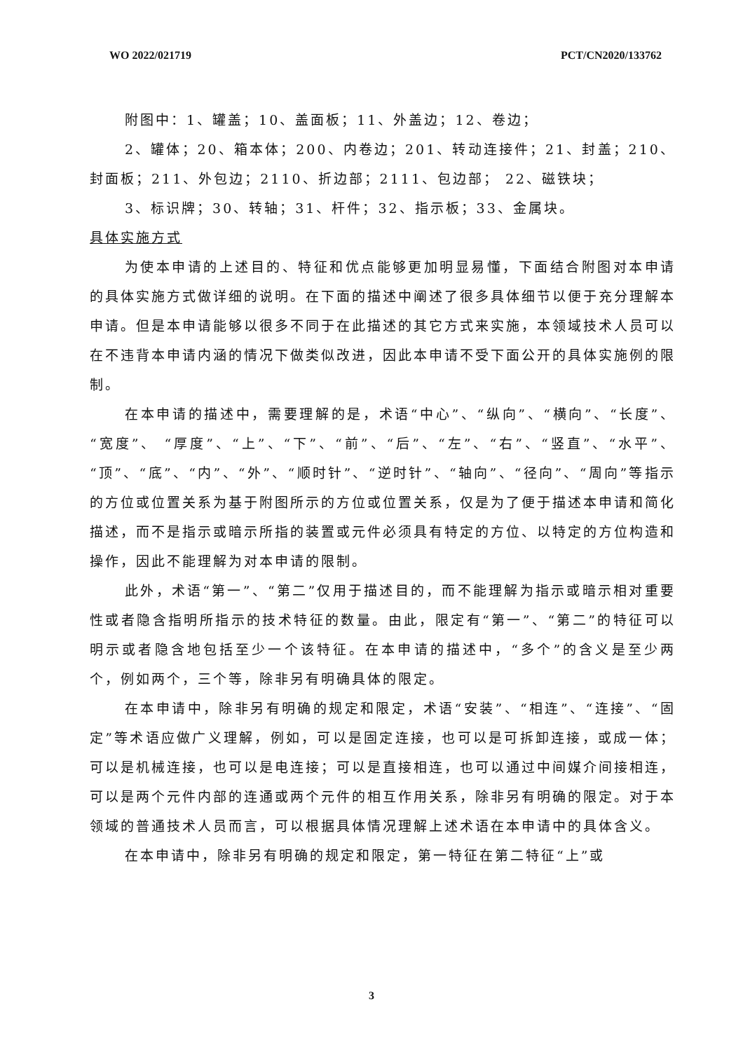WO 2022/021719 PCT/CN2020/133762
附图中：1、罐盖；10、盖面板；11、外盖边；12、卷边；
2、罐体；20、箱本体；200、内卷边；201、转动连接件；21、封盖；210、封面板；211、外包边；2110、折边部；2111、包边部； 22、磁铁块；
3、标识牌；30、转轴；31、杆件；32、指示板；33、金属块。
具体实施方式
为使本申请的上述目的、特征和优点能够更加明显易懂，下面结合附图对本申请的具体实施方式做详细的说明。在下面的描述中阐述了很多具体细节以便于充分理解本申请。但是本申请能够以很多不同于在此描述的其它方式来实施，本领域技术人员可以在不违背本申请内涵的情况下做类似改进，因此本申请不受下面公开的具体实施例的限制。
在本申请的描述中，需要理解的是，术语“中心”、“纵向”、“横向”、“长度”、“宽度”、 “厚度”、“上”、“下”、“前”、“后”、“左”、“右”、“竖直”、“水平”、“顶”、“底”、“内”、“外”、“顺时针”、“逆时针”、“轴向”、“径向”、“周向”等指示的方位或位置关系为基于附图所示的方位或位置关系，仅是为了便于描述本申请和简化描述，而不是指示或暗示所指的装置或元件必须具有特定的方位、以特定的方位构造和操作，因此不能理解为对本申请的限制。
此外，术语“第一”、“第二”仅用于描述目的，而不能理解为指示或暗示相对重要性或者隐含指明所指示的技术特征的数量。由此，限定有“第一”、“第二”的特征可以明示或者隐含地包括至少一个该特征。在本申请的描述中，“多个”的含义是至少两个，例如两个，三个等，除非另有明确具体的限定。
在本申请中，除非另有明确的规定和限定，术语“安装”、“相连”、“连接”、“固定”等术语应做广义理解，例如，可以是固定连接，也可以是可拆卸连接，或成一体；可以是机械连接，也可以是电连接；可以是直接相连，也可以通过中间媒介间接相连，可以是两个元件内部的连通或两个元件的相互作用关系，除非另有明确的限定。对于本领域的普通技术人员而言，可以根据具体情况理解上述术语在本申请中的具体含义。
在本申请中，除非另有明确的规定和限定，第一特征在第二特征“上”或
3